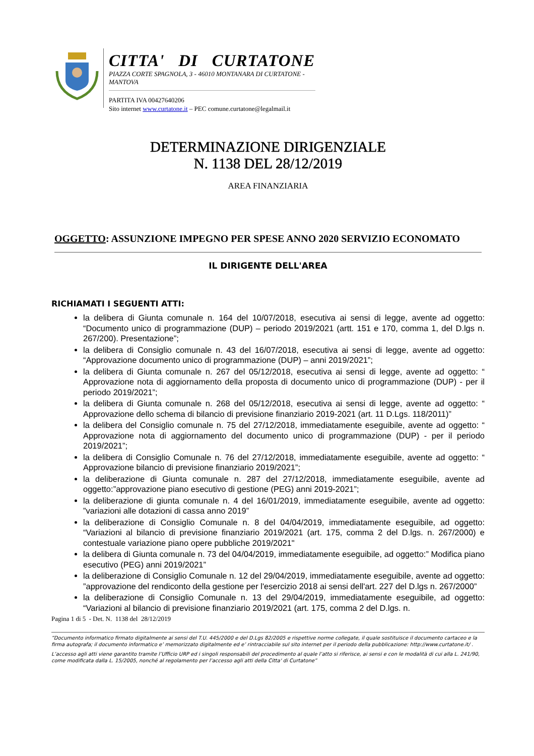CITTA' DI CURTATONE
PIAZZA CORTE SPAGNOLA, 3 - 46010 MONTANARA DI CURTATONE - MANTOVA
PARTITA IVA 00427640206
Sito internet www.curtatone.it – PEC comune.curtatone@legalmail.it
DETERMINAZIONE DIRIGENZIALE
N. 1138 DEL 28/12/2019
AREA FINANZIARIA
OGGETTO: ASSUNZIONE IMPEGNO PER SPESE ANNO 2020 SERVIZIO ECONOMATO
IL DIRIGENTE DELL'AREA
RICHIAMATI I SEGUENTI ATTI:
la delibera di Giunta comunale n. 164 del 10/07/2018, esecutiva ai sensi di legge, avente ad oggetto: “Documento unico di programmazione (DUP) – periodo 2019/2021 (artt. 151 e 170, comma 1, del D.lgs n. 267/200). Presentazione”;
la delibera di Consiglio comunale n. 43 del 16/07/2018, esecutiva ai sensi di legge, avente ad oggetto: “Approvazione documento unico di programmazione (DUP) – anni 2019/2021”;
la delibera di Giunta comunale n. 267 del 05/12/2018, esecutiva ai sensi di legge, avente ad oggetto: “ Approvazione nota di aggiornamento della proposta di documento unico di programmazione (DUP) - per il periodo 2019/2021”;
la delibera di Giunta comunale n. 268 del 05/12/2018, esecutiva ai sensi di legge, avente ad oggetto: “ Approvazione dello schema di bilancio di previsione finanziario 2019-2021 (art. 11 D.Lgs. 118/2011)”
la delibera del Consiglio comunale n. 75 del 27/12/2018, immediatamente eseguibile, avente ad oggetto: “ Approvazione nota di aggiornamento del documento unico di programmazione (DUP) - per il periodo 2019/2021”;
la delibera di Consiglio Comunale n. 76 del 27/12/2018, immediatamente eseguibile, avente ad oggetto: “ Approvazione bilancio di previsione finanziario 2019/2021”;
la deliberazione di Giunta comunale n. 287 del 27/12/2018, immediatamente eseguibile, avente ad oggetto:”approvazione piano esecutivo di gestione (PEG) anni 2019-2021”;
la deliberazione di giunta comunale n. 4 del 16/01/2019, immediatamente eseguibile, avente ad oggetto: ”variazioni alle dotazioni di cassa anno 2019”
la deliberazione di Consiglio Comunale n. 8 del 04/04/2019, immediatamente eseguibile, ad oggetto: “Variazioni al bilancio di previsione finanziario 2019/2021 (art. 175, comma 2 del D.lgs. n. 267/2000) e contestuale variazione piano opere pubbliche 2019/2021"
la delibera di Giunta comunale n. 73 del 04/04/2019, immediatamente eseguibile, ad oggetto:” Modifica piano esecutivo (PEG) anni 2019/2021”
la deliberazione di Consiglio Comunale n. 12 del 29/04/2019, immediatamente eseguibile, avente ad oggetto: ”approvazione del rendiconto della gestione per l'esercizio 2018 ai sensi dell'art. 227 del D.lgs n. 267/2000”
la deliberazione di Consiglio Comunale n. 13 del 29/04/2019, immediatamente eseguibile, ad oggetto: “Variazioni al bilancio di previsione finanziario 2019/2021 (art. 175, comma 2 del D.lgs. n.
Pagina 1 di 5 - Det. N. 1138 del 28/12/2019
“Documento informatico firmato digitalmente ai sensi del T.U. 445/2000 e del D.Lgs 82/2005 e rispettive norme collegate, il quale sostituisce il documento cartaceo e la firma autografa; il documento informatico e’ memorizzato digitalmente ed e’ rintracciabile sul sito internet per il periodo della pubblicazione: http://www.curtatone.it/ .
L’accesso agli atti viene garantito tramite l’Ufficio URP ed i singoli responsabili del procedimento al quale l’atto si riferisce, ai sensi e con le modalità di cui alla L. 241/90, come modificata dalla L. 15/2005, nonché al regolamento per l’accesso agli atti della Citta' di Curtatone”